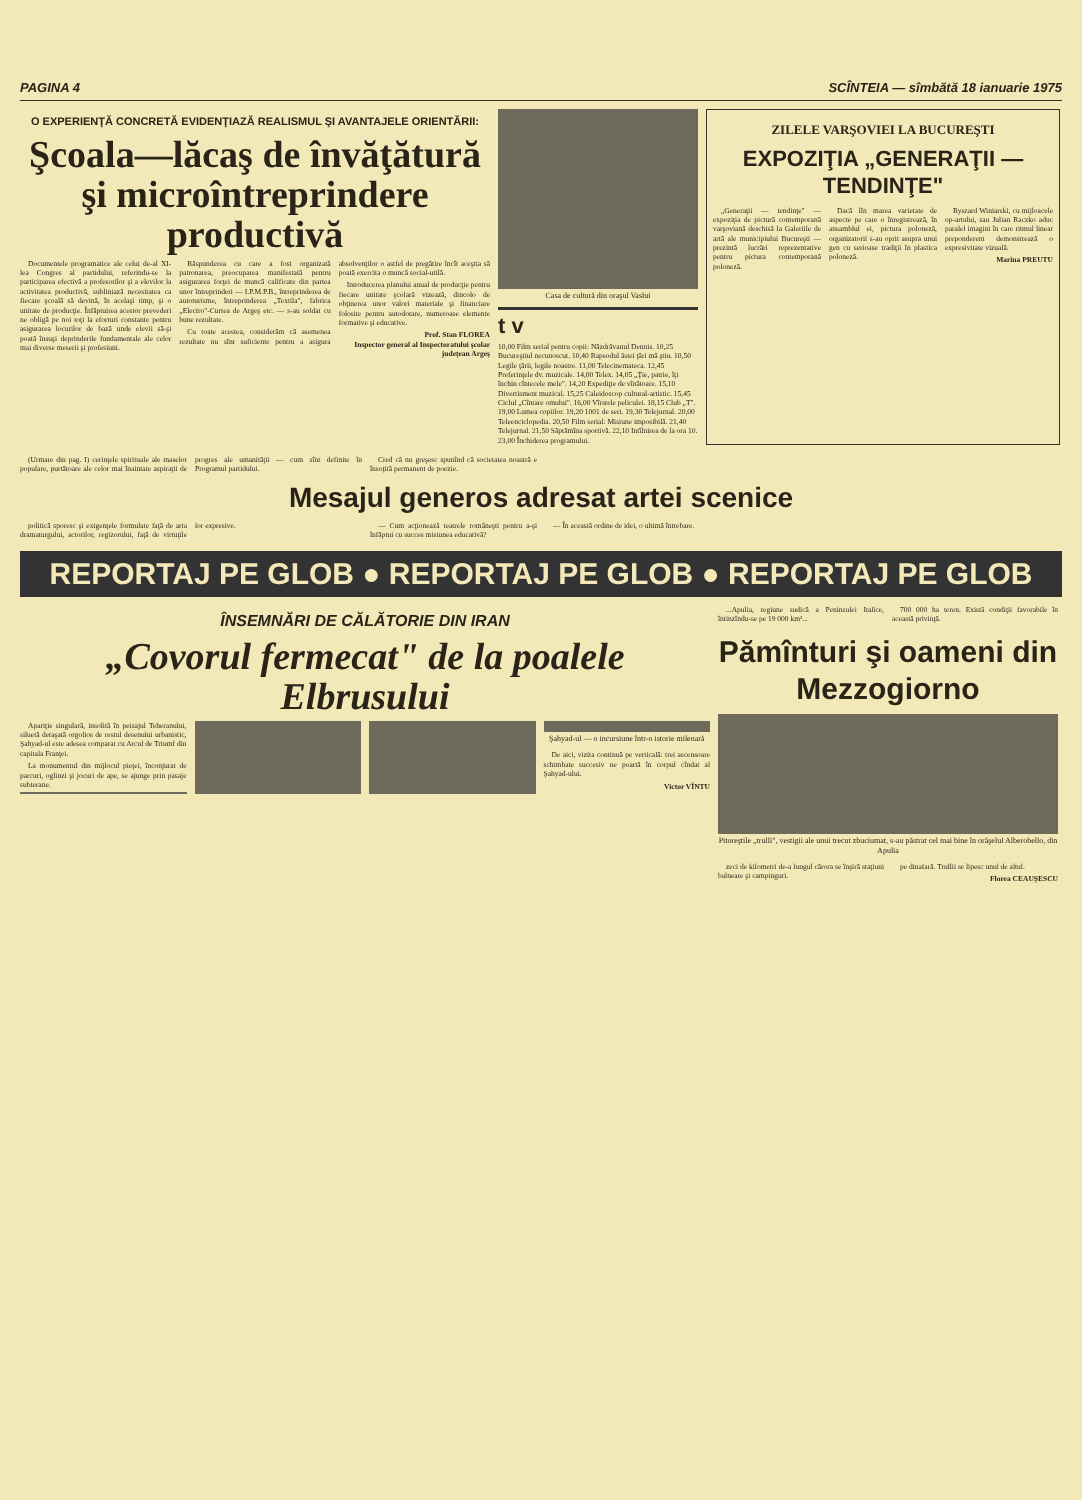PAGINA 4 SCÎNTEIA — sîmbătă 18 ianuarie 1975
O EXPERIENŢĂ CONCRETĂ EVIDENŢIAZĂ REALISMUL ŞI AVANTAJELE ORIENTĂRII:
Şcoala—lăcaş de învăţătură şi microîntreprindere productivă
Documentele programatice ale celui de-al XI-lea Congres al partidului, referindu-se la participarea efectivă a profesorilor şi a elevilor la activitatea productivă, subliniază necesitatea ca fiecare şcoală să devină, în acelaşi timp, şi o unitate de producţie. Înfăptuirea acestor prevederi ne obligă pe noi toţi la eforturi constante pentru asigurarea locurilor de bază unde elevii să-şi poată însuşi deprinderile fundamentale ale celor mai diverse meserii şi profesiuni.
Răspunderea cu care a fost organizată patronarea, preocuparea manifestată pentru asigurarea forţei de muncă calificate din partea unor întreprinderi — I.P.M.P.B., întreprinderea de autoturisme, întreprinderea „Textila", fabrica „Electro"-Curtea de Argeş etc. — s-au soldat cu bune rezultate.
Cu toate acestea, considerăm că asemenea rezultate nu sînt suficiente pentru a asigura absolvenţilor o astfel de pregătire încît aceştia să poată exercita o muncă social-utilă.
Introducerea planului anual de producţie pentru fiecare unitate şcolară vizează, dincolo de obţinerea unor valori materiale şi financiare folosite pentru autodotare, numeroase elemente formative şi educative.
Prof. Stan FLOREA
Inspector general al Inspectoratului şcolar judeţean Argeş
Casa de cultură din oraşul Vaslui
t v
10,00 Film serial pentru copii: Năzdrăvanul Dennis. 10,25 Bucureştiul necunoscut. 10,40 Rapsodul ăstei ţări mă ştiu. 10,50 Legile ţării, legile noastre. 11,00 Telecinemateca. 12,45 Preferinţele dv. muzicale. 14,00 Telex. 14,05 „Ţie, patrie, îţi închin cîntecele mele". 14,20 Expediţie de vînătoare. 15,10 Divertisment muzical. 15,25 Caleidoscop cultural-artistic. 15,45 Ciclul „Cîntare omului". 16,00 Vîrstele peliculei. 18,15 Club „T". 19,00 Lumea copiilor. 19,20 1001 de seri. 19,30 Telejurnal. 20,00 Teleenciclopedia. 20,50 Film serial: Misiune imposibilă. 21,40 Telejurnal. 21,50 Săptămîna sportivă. 22,10 Intîlnirea de la ora 10. 23,00 Închiderea programului.
ZILELE VARŞOVIEI LA BUCUREŞTI
EXPOZIŢIA „GENERAŢII — TENDINŢE"
„Generaţii — tendinţe" — expoziţia de pictură contemporană varşoviană deschisă la Galeriile de artă ale municipiului Bucureşti — prezintă lucrări reprezentative pentru pictura contemporană poloneză.
Dacă lîn marea varietate de aspecte pe care o înregistrează, în ansamblul ei, pictura poloneză, organizatorii s-au oprit asupra unui gen cu serioase tradiţii în plastica poloneză.
Ryszard Winiarski, cu mijloacele op-artului, sau Julian Raczko aduc paralel imagini în care ritmul linear preponderent demonstrează o expresivitate vizuală.
Marina PREUTU
(Urmare din pag. I) cerinţele spirituale ale maselor populare, purtătoare ale celor mai înaintate aspiraţii de progres ale umanităţii — cum sînt definite în Programul partidului.
Cred că nu greşesc spunînd că societatea noastră e însoţită permanent de poezie.
Mesajul generos adresat artei scenice
politică sporesc şi exigenţele formulate faţă de arta dramaturgului, actorilor, regizorului, faţă de virtuţile lor expresive.
— Cum acţionează teatrele româneşti pentru a-şi înfăptui cu succes misiunea educativă?
— În această ordine de idei, o ultimă întrebare.
REPORTAJ PE GLOB ● REPORTAJ PE GLOB ● REPORTAJ PE GLOB
ÎNSEMNĂRI DE CĂLĂTORIE DIN IRAN
„Covorul fermecat" de la poalele Elbrusului
Apariţie singulară, insolită în peisajul Teheranului, siluetă detaşată orgolios de restul desenului urbanistic, Şahyad-ul este adesea comparat cu Arcul de Triumf din capitala Franţei.
La monumentul din mijlocul pieţei, înconjurat de parcuri, oglinzi şi jocuri de ape, se ajunge prin pasaje subterane.
Şahyad-ul — o incursiune într-o istorie milenară
De aici, vizita continuă pe verticală: trei ascensoare schimbate succesiv ne poartă în corpul cîndat al Şahyad-ului.
Victor VÎNTU
...Apulia, regiune sudică a Peninsulei Italice, întinzîndu-se pe 19 000 km²...
700 000 ha teren. Există condiţii favorabile în această privinţă.
Pămînturi şi oameni din Mezzogiorno
Pitoreştile „trulli", vestigii ale unui trecut zbuciumat, s-au păstrat cel mai bine în orăşelul Alberobello, din Apulia
zeci de kilometri de-a lungul cărora se înşiră staţiuni balneare şi campinguri.
pe dinafară. Trullii se lipesc unul de altul.
Florea CEAUŞESCU